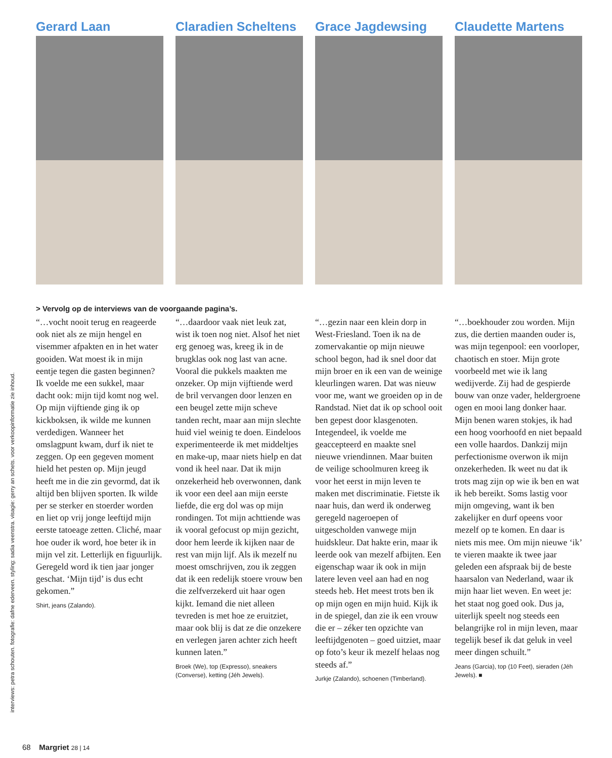interviews: petra schouten. fotografie: dafne ederveen. styling: sadia veenstra. visagie: gerry an schets. voor verkoopinformatie zie inhoud.
Gerard Laan Claradien Scheltens Grace Jagdewsing Claudette Martens
> Vervolg op de interviews van de voorgaande pagina’s.
“…vocht nooit terug en reageerde ook niet als ze mijn hengel en visemmer afpakten en in het water gooiden. Wat moest ik in mijn eentje tegen die gasten beginnen? Ik voelde me een sukkel, maar dacht ook: mijn tijd komt nog wel. Op mijn vijftiende ging ik op kickboksen, ik wilde me kunnen verdedigen. Wanneer het omslagpunt kwam, durf ik niet te zeggen. Op een gegeven moment hield het pesten op. Mijn jeugd heeft me in die zin gevormd, dat ik altijd ben blijven sporten. Ik wilde per se sterker en stoerder worden en liet op vrij jonge leeftijd mijn eerste tatoeage zetten. Cliché, maar hoe ouder ik word, hoe beter ik in mijn vel zit. Letterlijk en figuurlijk. Geregeld word ik tien jaar jonger geschat. ‘Mijn tijd’ is dus echt gekomen.”
Shirt, jeans (Zalando).
“…daardoor vaak niet leuk zat, wist ik toen nog niet. Alsof het niet erg genoeg was, kreeg ik in de brugklas ook nog last van acne. Vooral die pukkels maakten me onzeker. Op mijn vijftiende werd de bril vervangen door lenzen en een beugel zette mijn scheve tanden recht, maar aan mijn slechte huid viel weinig te doen. Eindeloos experimenteerde ik met middeltjes en make-up, maar niets hielp en dat vond ik heel naar. Dat ik mijn onzekerheid heb overwonnen, dank ik voor een deel aan mijn eerste liefde, die erg dol was op mijn rondingen. Tot mijn achttiende was ik vooral gefocust op mijn gezicht, door hem leerde ik kijken naar de rest van mijn lijf. Als ik mezelf nu moest omschrijven, zou ik zeggen dat ik een redelijk stoere vrouw ben die zelfverzekerd uit haar ogen kijkt. Iemand die niet alleen tevreden is met hoe ze eruitziet, maar ook blij is dat ze die onzekere en verlegen jaren achter zich heeft kunnen laten.”
Broek (We), top (Expresso), sneakers (Converse), ketting (Jéh Jewels).
“…gezin naar een klein dorp in West-Friesland. Toen ik na de zomervakantie op mijn nieuwe school begon, had ik snel door dat mijn broer en ik een van de weinige kleurlingen waren. Dat was nieuw voor me, want we groeiden op in de Randstad. Niet dat ik op school ooit ben gepest door klasgenoten. Integendeel, ik voelde me geaccepteerd en maakte snel nieuwe vriendinnen. Maar buiten de veilige schoolmuren kreeg ik voor het eerst in mijn leven te maken met discriminatie. Fietste ik naar huis, dan werd ik onderweg geregeld nageroepen of uitgescholden vanwege mijn huidskleur. Dat hakte erin, maar ik leerde ook van mezelf afbijten. Een eigenschap waar ik ook in mijn latere leven veel aan had en nog steeds heb. Het meest trots ben ik op mijn ogen en mijn huid. Kijk ik in de spiegel, dan zie ik een vrouw die er – zéker ten opzichte van leeftijdgenoten – goed uitziet, maar op foto’s keur ik mezelf helaas nog steeds af.”
Jurkje (Zalando), schoenen (Timberland).
“…boekhouder zou worden. Mijn zus, die dertien maanden ouder is, was mijn tegenpool: een voorloper, chaotisch en stoer. Mijn grote voorbeeld met wie ik lang wedijverde. Zij had de gespierde bouw van onze vader, heldergroene ogen en mooi lang donker haar. Mijn benen waren stokjes, ik had een hoog voorhoofd en niet bepaald een volle haardos. Dankzij mijn perfectionisme overwon ik mijn onzekerheden. Ik weet nu dat ik trots mag zijn op wie ik ben en wat ik heb bereikt. Soms lastig voor mijn omgeving, want ik ben zakelijker en durf opeens voor mezelf op te komen. En daar is niets mis mee. Om mijn nieuwe ‘ik’ te vieren maakte ik twee jaar geleden een afspraak bij de beste haarsalon van Nederland, waar ik mijn haar liet weven. En weet je: het staat nog goed ook. Dus ja, uiterlijk speelt nog steeds een belangrijke rol in mijn leven, maar tegelijk besef ik dat geluk in veel meer dingen schuilt.”
Jeans (Garcia), top (10 Feet), sieraden (Jéh Jewels). ■
68 Margriet 28 | 14